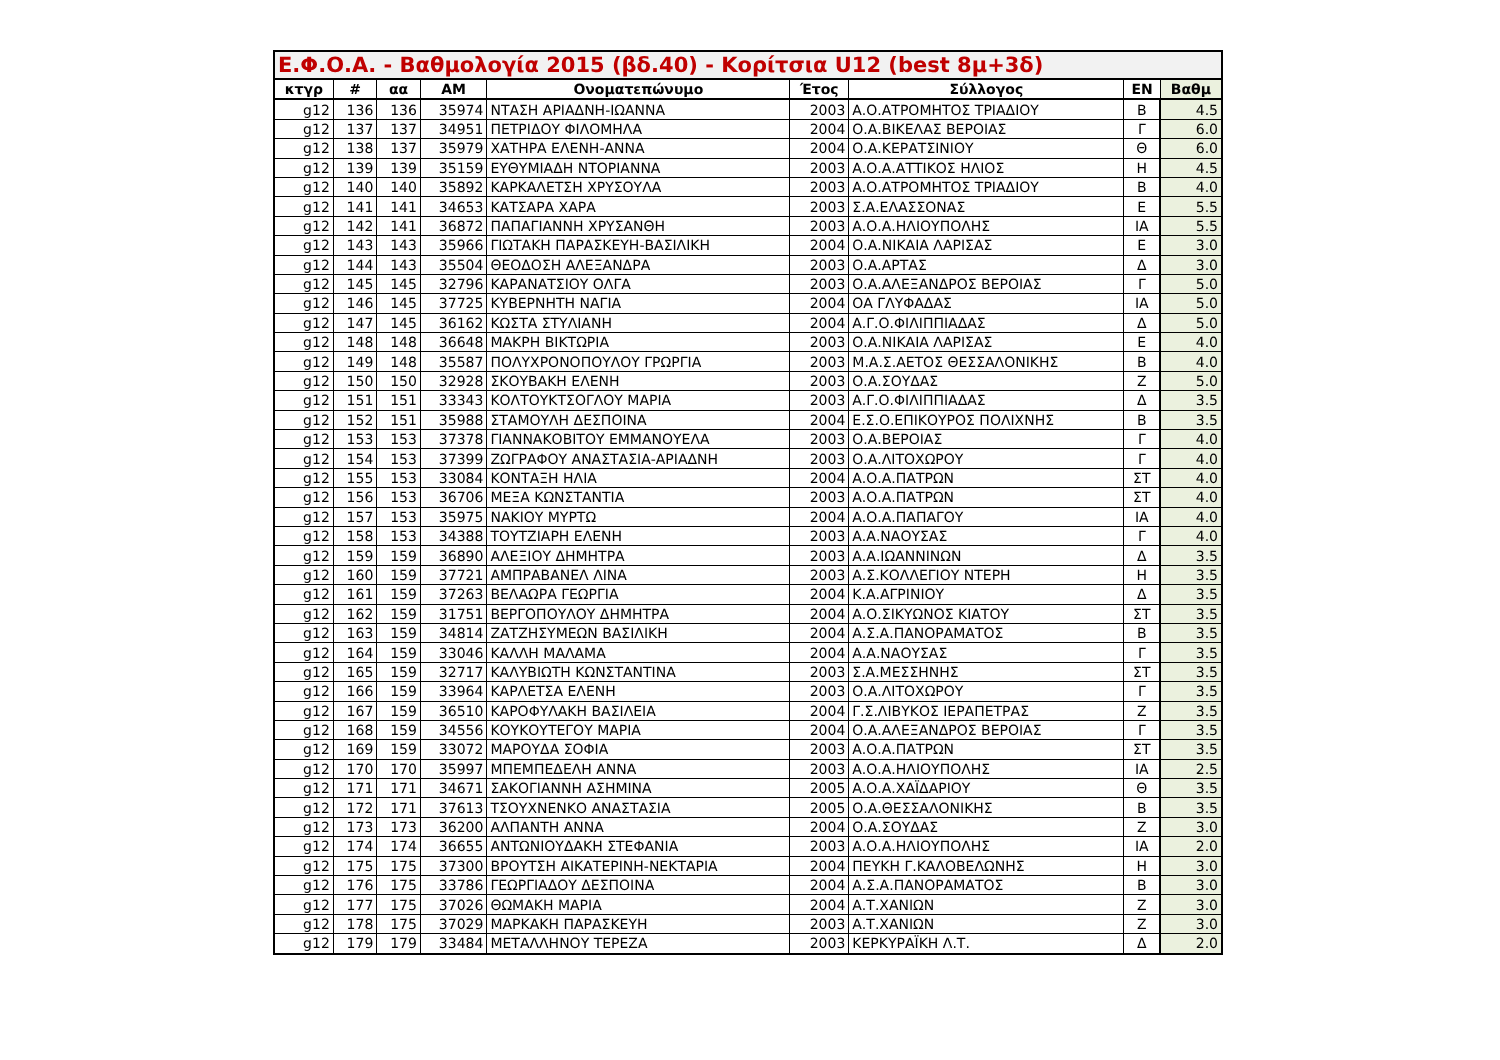| Ε.Φ.Ο.Α. - Βαθμολογία 2015 (βδ.40) - Κορίτσια U12 (best 8μ+3δ) | | | | | | | | |
| --- | --- | --- | --- | --- | --- | --- | --- | --- |
| κτγρ | # | αα | AM | Ονοματεπώνυμο | Έτος | Σύλλογος | ΕΝ | Βαθμ |
| g12 | 136 | 136 | 35974 | ΝΤΑΣΗ ΑΡΙΑΔΝΗ-ΙΩΑΝΝΑ | 2003 | Α.Ο.ΑΤΡΟΜΗΤΟΣ ΤΡΙΑΔΙΟΥ | Β | 4.5 |
| g12 | 137 | 137 | 34951 | ΠΕΤΡΙΔΟΥ ΦΙΛΟΜΗΛΑ | 2004 | Ο.Α.ΒΙΚΕΛΑΣ ΒΕΡΟΙΑΣ | Γ | 6.0 |
| g12 | 138 | 137 | 35979 | ΧΑΤΗΡΑ ΕΛΕΝΗ-ΑΝΝΑ | 2004 | Ο.Α.ΚΕΡΑΤΣΙΝΙΟΥ | Θ | 6.0 |
| g12 | 139 | 139 | 35159 | ΕΥΘΥΜΙΑΔΗ ΝΤΟΡΙΑΝΝΑ | 2003 | Α.Ο.Α.ΑΤΤΙΚΟΣ ΗΛΙΟΣ | Η | 4.5 |
| g12 | 140 | 140 | 35892 | ΚΑΡΚΑΛΕΤΣΗ ΧΡΥΣΟΥΛΑ | 2003 | Α.Ο.ΑΤΡΟΜΗΤΟΣ ΤΡΙΑΔΙΟΥ | Β | 4.0 |
| g12 | 141 | 141 | 34653 | ΚΑΤΣΑΡΑ ΧΑΡΑ | 2003 | Σ.Α.ΕΛΑΣΣΟΝΑΣ | Ε | 5.5 |
| g12 | 142 | 141 | 36872 | ΠΑΠΑΓΙΑΝΝΗ ΧΡΥΣΑΝΘΗ | 2003 | Α.Ο.Α.ΗΛΙΟΥΠΟΛΗΣ | ΙΑ | 5.5 |
| g12 | 143 | 143 | 35966 | ΓΙΩΤΑΚΗ ΠΑΡΑΣΚΕΥΗ-ΒΑΣΙΛΙΚΗ | 2004 | Ο.Α.ΝΙΚΑΙΑ ΛΑΡΙΣΑΣ | Ε | 3.0 |
| g12 | 144 | 143 | 35504 | ΘΕΟΔΟΣΗ ΑΛΕΞΑΝΔΡΑ | 2003 | Ο.Α.ΑΡΤΑΣ | Δ | 3.0 |
| g12 | 145 | 145 | 32796 | ΚΑΡΑΝΑΤΣΙΟΥ ΟΛΓΑ | 2003 | Ο.Α.ΑΛΕΞΑΝΔΡΟΣ ΒΕΡΟΙΑΣ | Γ | 5.0 |
| g12 | 146 | 145 | 37725 | ΚΥΒΕΡΝΗΤΗ ΝΑΓΙΑ | 2004 | ΟΑ ΓΛΥΦΑΔΑΣ | ΙΑ | 5.0 |
| g12 | 147 | 145 | 36162 | ΚΩΣΤΑ ΣΤΥΛΙΑΝΗ | 2004 | Α.Γ.Ο.ΦΙΛΙΠΠΙΑΔΑΣ | Δ | 5.0 |
| g12 | 148 | 148 | 36648 | ΜΑΚΡΗ ΒΙΚΤΩΡΙΑ | 2003 | Ο.Α.ΝΙΚΑΙΑ ΛΑΡΙΣΑΣ | Ε | 4.0 |
| g12 | 149 | 148 | 35587 | ΠΟΛΥΧΡΟΝΟΠΟΥΛΟΥ ΓΡΩΡΓΙΑ | 2003 | Μ.Α.Σ.ΑΕΤΟΣ ΘΕΣΣΑΛΟΝΙΚΗΣ | Β | 4.0 |
| g12 | 150 | 150 | 32928 | ΣΚΟΥΒΑΚΗ ΕΛΕΝΗ | 2003 | Ο.Α.ΣΟΥΔΑΣ | Ζ | 5.0 |
| g12 | 151 | 151 | 33343 | ΚΟΛΤΟΥΚΤΣΟΓΛΟΥ ΜΑΡΙΑ | 2003 | Α.Γ.Ο.ΦΙΛΙΠΠΙΑΔΑΣ | Δ | 3.5 |
| g12 | 152 | 151 | 35988 | ΣΤΑΜΟΥΛΗ ΔΕΣΠΟΙΝΑ | 2004 | Ε.Σ.Ο.ΕΠΙΚΟΥΡΟΣ ΠΟΛΙΧΝΗΣ | Β | 3.5 |
| g12 | 153 | 153 | 37378 | ΓΙΑΝΝΑΚΟΒΙΤΟΥ ΕΜΜΑΝΟΥΕΛΑ | 2003 | Ο.Α.ΒΕΡΟΙΑΣ | Γ | 4.0 |
| g12 | 154 | 153 | 37399 | ΖΩΓΡΑΦΟΥ ΑΝΑΣΤΑΣΙΑ-ΑΡΙΑΔΝΗ | 2003 | Ο.Α.ΛΙΤΟΧΩΡΟΥ | Γ | 4.0 |
| g12 | 155 | 153 | 33084 | ΚΟΝΤΑΞΗ ΗΛΙΑ | 2004 | Α.Ο.Α.ΠΑΤΡΩΝ | ΣΤ | 4.0 |
| g12 | 156 | 153 | 36706 | ΜΕΞΑ ΚΩΝΣΤΑΝΤΙΑ | 2003 | Α.Ο.Α.ΠΑΤΡΩΝ | ΣΤ | 4.0 |
| g12 | 157 | 153 | 35975 | ΝΑΚΙΟΥ ΜΥΡΤΩ | 2004 | Α.Ο.Α.ΠΑΠΑΓΟΥ | ΙΑ | 4.0 |
| g12 | 158 | 153 | 34388 | ΤΟΥΤΖΙΑΡΗ ΕΛΕΝΗ | 2003 | Α.Α.ΝΑΟΥΣΑΣ | Γ | 4.0 |
| g12 | 159 | 159 | 36890 | ΑΛΕΞΙΟΥ ΔΗΜΗΤΡΑ | 2003 | Α.Α.ΙΩΑΝΝΙΝΩΝ | Δ | 3.5 |
| g12 | 160 | 159 | 37721 | ΑΜΠΡΑΒΑΝΕΛ ΛΙΝΑ | 2003 | Α.Σ.ΚΟΛΛΕΓΙΟΥ ΝΤΕΡΗ | Η | 3.5 |
| g12 | 161 | 159 | 37263 | ΒΕΛΑΩΡΑ ΓΕΩΡΓΙΑ | 2004 | Κ.Α.ΑΓΡΙΝΙΟΥ | Δ | 3.5 |
| g12 | 162 | 159 | 31751 | ΒΕΡΓΟΠΟΥΛΟΥ ΔΗΜΗΤΡΑ | 2004 | Α.Ο.ΣΙΚΥΩΝΟΣ ΚΙΑΤΟΥ | ΣΤ | 3.5 |
| g12 | 163 | 159 | 34814 | ΖΑΤΖΗΣΥΜΕΩΝ ΒΑΣΙΛΙΚΗ | 2004 | Α.Σ.Α.ΠΑΝΟΡΑΜΑΤΟΣ | Β | 3.5 |
| g12 | 164 | 159 | 33046 | ΚΑΛΛΗ ΜΑΛΑΜΑ | 2004 | Α.Α.ΝΑΟΥΣΑΣ | Γ | 3.5 |
| g12 | 165 | 159 | 32717 | ΚΑΛΥΒΙΩΤΗ ΚΩΝΣΤΑΝΤΙΝΑ | 2003 | Σ.Α.ΜΕΣΣΗΝΗΣ | ΣΤ | 3.5 |
| g12 | 166 | 159 | 33964 | ΚΑΡΛΕΤΣΑ ΕΛΕΝΗ | 2003 | Ο.Α.ΛΙΤΟΧΩΡΟΥ | Γ | 3.5 |
| g12 | 167 | 159 | 36510 | ΚΑΡΟΦΥΛΑΚΗ ΒΑΣΙΛΕΙΑ | 2004 | Γ.Σ.ΛΙΒΥΚΟΣ ΙΕΡΑΠΕΤΡΑΣ | Ζ | 3.5 |
| g12 | 168 | 159 | 34556 | ΚΟΥΚΟΥΤΕΓΟΥ ΜΑΡΙΑ | 2004 | Ο.Α.ΑΛΕΞΑΝΔΡΟΣ ΒΕΡΟΙΑΣ | Γ | 3.5 |
| g12 | 169 | 159 | 33072 | ΜΑΡΟΥΔΑ ΣΟΦΙΑ | 2003 | Α.Ο.Α.ΠΑΤΡΩΝ | ΣΤ | 3.5 |
| g12 | 170 | 170 | 35997 | ΜΠΕΜΠΕΔΕΛΗ ΑΝΝΑ | 2003 | Α.Ο.Α.ΗΛΙΟΥΠΟΛΗΣ | ΙΑ | 2.5 |
| g12 | 171 | 171 | 34671 | ΣΑΚΟΓΙΑΝΝΗ ΑΣΗΜΙΝΑ | 2005 | Α.Ο.Α.ΧΑΪΔΑΡΙΟΥ | Θ | 3.5 |
| g12 | 172 | 171 | 37613 | ΤΣΟΥΧΝΕΝΚΟ ΑΝΑΣΤΑΣΙΑ | 2005 | Ο.Α.ΘΕΣΣΑΛΟΝΙΚΗΣ | Β | 3.5 |
| g12 | 173 | 173 | 36200 | ΑΛΠΑΝΤΗ ΑΝΝΑ | 2004 | Ο.Α.ΣΟΥΔΑΣ | Ζ | 3.0 |
| g12 | 174 | 174 | 36655 | ΑΝΤΩΝΙΟΥΔΑΚΗ ΣΤΕΦΑΝΙΑ | 2003 | Α.Ο.Α.ΗΛΙΟΥΠΟΛΗΣ | ΙΑ | 2.0 |
| g12 | 175 | 175 | 37300 | ΒΡΟΥΤΣΗ ΑΙΚΑΤΕΡΙΝΗ-ΝΕΚΤΑΡΙΑ | 2004 | ΠΕΥΚΗ Γ.ΚΑΛΟΒΕΛΩΝΗΣ | Η | 3.0 |
| g12 | 176 | 175 | 33786 | ΓΕΩΡΓΙΑΔΟΥ ΔΕΣΠΟΙΝΑ | 2004 | Α.Σ.Α.ΠΑΝΟΡΑΜΑΤΟΣ | Β | 3.0 |
| g12 | 177 | 175 | 37026 | ΘΩΜΑΚΗ ΜΑΡΙΑ | 2004 | Α.Τ.ΧΑΝΙΩΝ | Ζ | 3.0 |
| g12 | 178 | 175 | 37029 | ΜΑΡΚΑΚΗ ΠΑΡΑΣΚΕΥΗ | 2003 | Α.Τ.ΧΑΝΙΩΝ | Ζ | 3.0 |
| g12 | 179 | 179 | 33484 | ΜΕΤΑΛΛΗΝΟΥ ΤΕΡΕΖΑ | 2003 | ΚΕΡΚΥΡΑΪΚΗ Λ.Τ. | Δ | 2.0 |